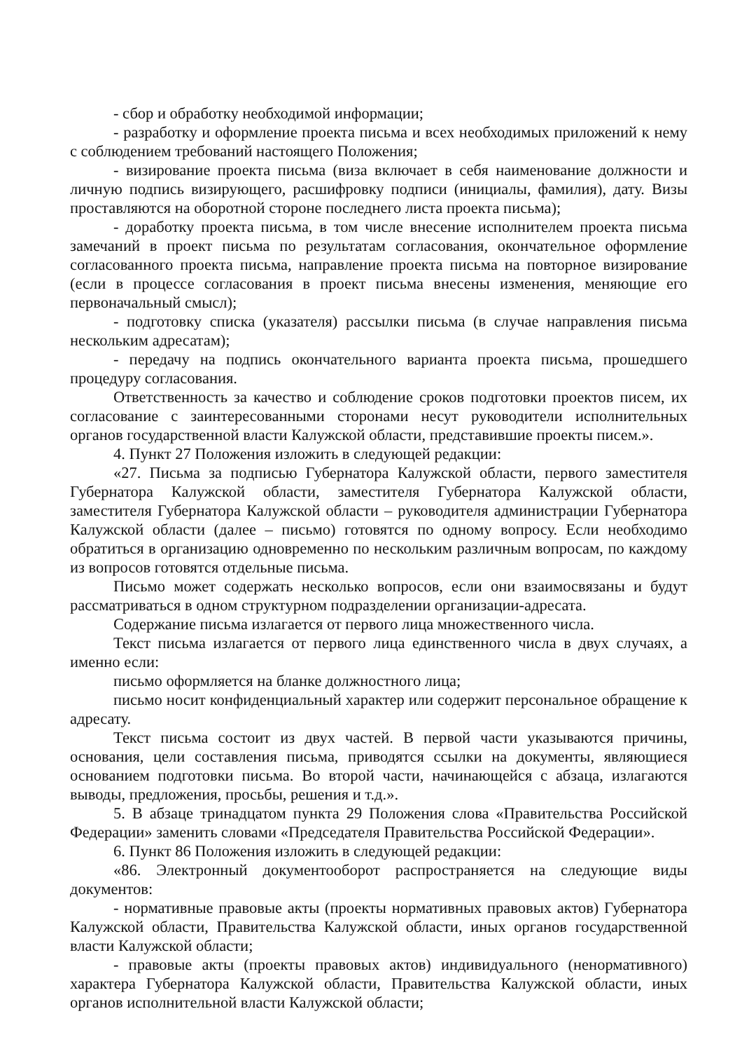- сбор и обработку необходимой информации;
- разработку и оформление проекта письма и всех необходимых приложений к нему с соблюдением требований настоящего Положения;
- визирование проекта письма (виза включает в себя наименование должности и личную подпись визирующего, расшифровку подписи (инициалы, фамилия), дату. Визы проставляются на оборотной стороне последнего листа проекта письма);
- доработку проекта письма, в том числе внесение исполнителем проекта письма замечаний в проект письма по результатам согласования, окончательное оформление согласованного проекта письма, направление проекта письма на повторное визирование (если в процессе согласования в проект письма внесены изменения, меняющие его первоначальный смысл);
- подготовку списка (указателя) рассылки письма (в случае направления письма нескольким адресатам);
- передачу на подпись окончательного варианта проекта письма, прошедшего процедуру согласования.
Ответственность за качество и соблюдение сроков подготовки проектов писем, их согласование с заинтересованными сторонами несут руководители исполнительных органов государственной власти Калужской области, представившие проекты писем.».
4. Пункт 27 Положения изложить в следующей редакции:
«27. Письма за подписью Губернатора Калужской области, первого заместителя Губернатора Калужской области, заместителя Губернатора Калужской области, заместителя Губернатора Калужской области – руководителя администрации Губернатора Калужской области (далее – письмо) готовятся по одному вопросу. Если необходимо обратиться в организацию одновременно по нескольким различным вопросам, по каждому из вопросов готовятся отдельные письма.
Письмо может содержать несколько вопросов, если они взаимосвязаны и будут рассматриваться в одном структурном подразделении организации-адресата.
Содержание письма излагается от первого лица множественного числа.
Текст письма излагается от первого лица единственного числа в двух случаях, а именно если:
письмо оформляется на бланке должностного лица;
письмо носит конфиденциальный характер или содержит персональное обращение к адресату.
Текст письма состоит из двух частей. В первой части указываются причины, основания, цели составления письма, приводятся ссылки на документы, являющиеся основанием подготовки письма. Во второй части, начинающейся с абзаца, излагаются выводы, предложения, просьбы, решения и т.д.».
5. В абзаце тринадцатом пункта 29 Положения слова «Правительства Российской Федерации» заменить словами «Председателя Правительства Российской Федерации».
6. Пункт 86 Положения изложить в следующей редакции:
«86. Электронный документооборот распространяется на следующие виды документов:
- нормативные правовые акты (проекты нормативных правовых актов) Губернатора Калужской области, Правительства Калужской области, иных органов государственной власти Калужской области;
- правовые акты (проекты правовых актов) индивидуального (ненормативного) характера Губернатора Калужской области, Правительства Калужской области, иных органов исполнительной власти Калужской области;